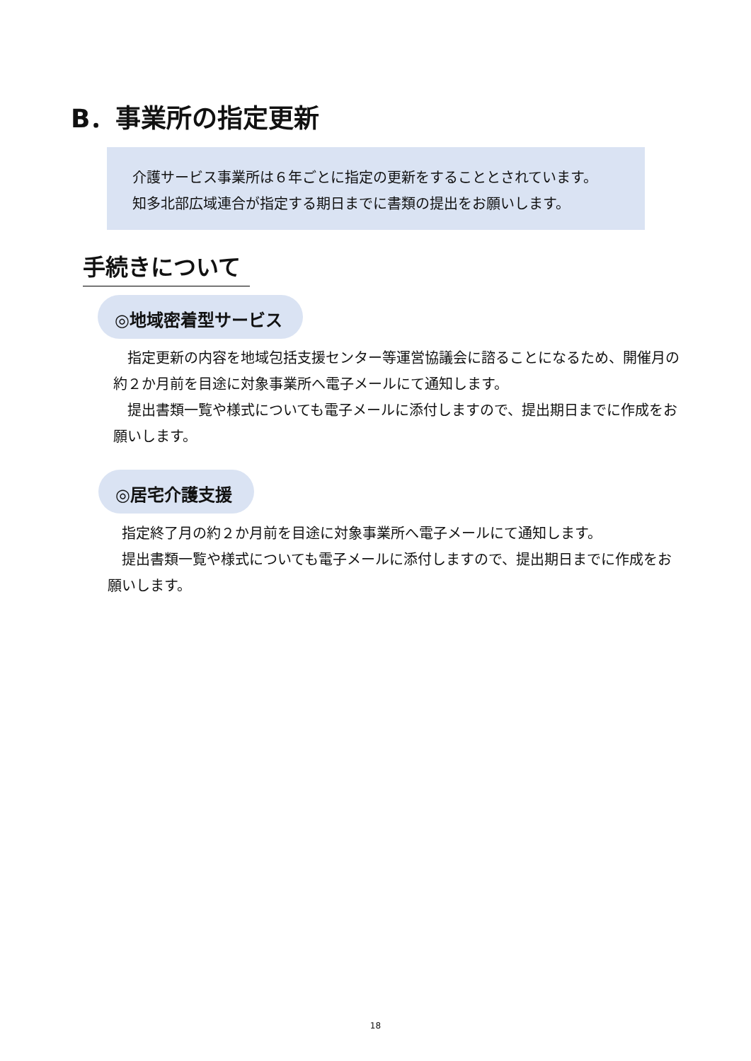B．事業所の指定更新
介護サービス事業所は６年ごとに指定の更新をすることとされています。
知多北部広域連合が指定する期日までに書類の提出をお願いします。
手続きについて
◎地域密着型サービス
　指定更新の内容を地域包括支援センター等運営協議会に諮ることになるため、開催月の約２か月前を目途に対象事業所へ電子メールにて通知します。
　提出書類一覧や様式についても電子メールに添付しますので、提出期日までに作成をお願いします。
◎居宅介護支援
　指定終了月の約２か月前を目途に対象事業所へ電子メールにて通知します。
　提出書類一覧や様式についても電子メールに添付しますので、提出期日までに作成をお願いします。
18